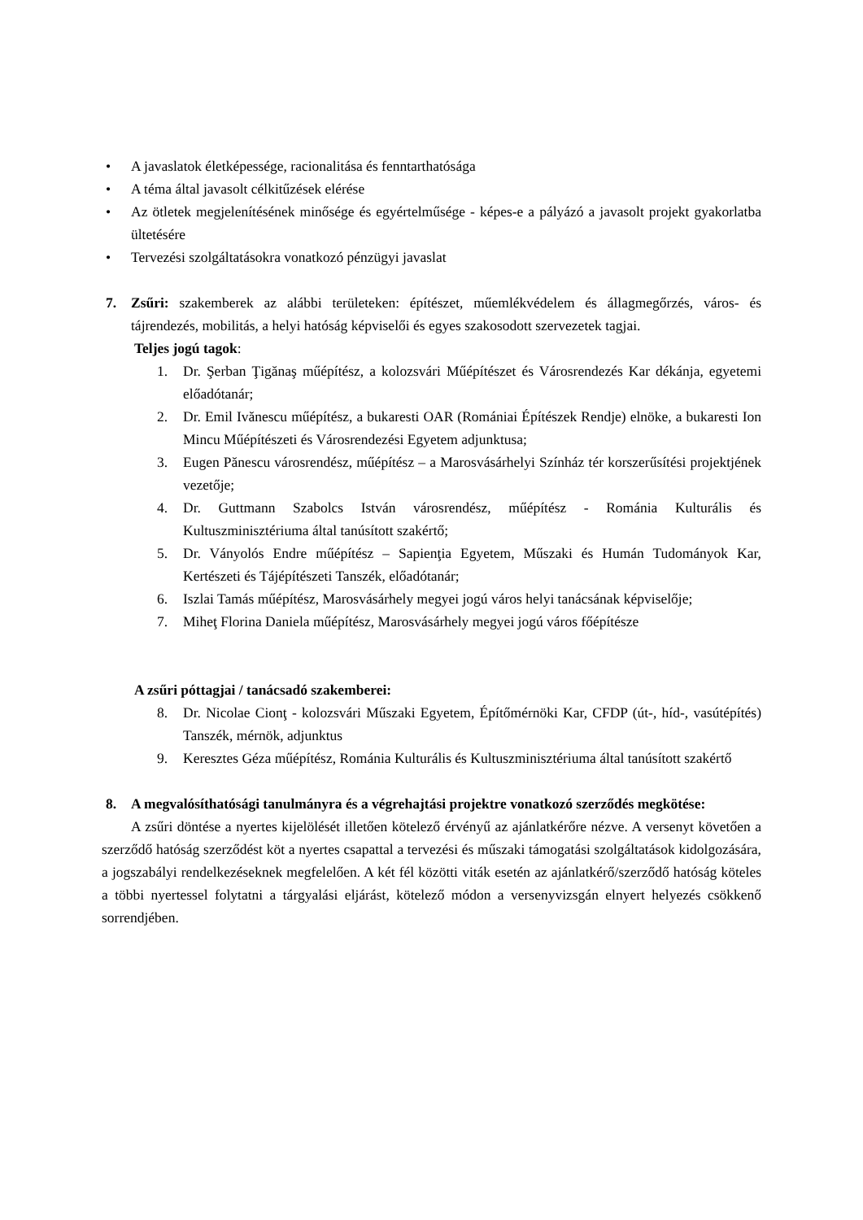• A javaslatok életképessége, racionalitása és fenntarthatósága
• A téma által javasolt célkitűzések elérése
• Az ötletek megjelenítésének minősége és egyértelműsége - képes-e a pályázó a javasolt projekt gyakorlatba ültetésére
• Tervezési szolgáltatásokra vonatkozó pénzügyi javaslat
7. Zsűri: szakemberek az alábbi területeken: építészet, műemlékvédelem és állagmegőrzés, város- és tájrendezés, mobilitás, a helyi hatóság képviselői és egyes szakosodott szervezetek tagjai.
Teljes jogú tagok:
1. Dr. Şerban Ţigănaş műépítész, a kolozsvári Műépítészet és Városrendezés Kar dékánja, egyetemi előadótanár;
2. Dr. Emil Ivănescu műépítész, a bukaresti OAR (Romániai Építészek Rendje) elnöke, a bukaresti Ion Mincu Műépítészeti és Városrendezési Egyetem adjunktusa;
3. Eugen Pănescu városrendész, műépítész – a Marosvásárhelyi Színház tér korszerűsítési projektjének vezetője;
4. Dr. Guttmann Szabolcs István városrendész, műépítész - Románia Kulturális és Kultuszminisztériuma által tanúsított szakértő;
5. Dr. Ványolós Endre műépítész – Sapienţia Egyetem, Műszaki és Humán Tudományok Kar, Kertészeti és Tájépítészeti Tanszék, előadótanár;
6. Iszlai Tamás műépítész, Marosvásárhely megyei jogú város helyi tanácsának képviselője;
7. Miheţ Florina Daniela műépítész, Marosvásárhely megyei jogú város főépítésze
A zsűri póttagjai / tanácsadó szakemberei:
8. Dr. Nicolae Cionţ - kolozsvári Műszaki Egyetem, Építőmérnöki Kar, CFDP (út-, híd-, vasútépítés) Tanszék, mérnök, adjunktus
9. Keresztes Géza műépítész, Románia Kulturális és Kultuszminisztériuma által tanúsított szakértő
8. A megvalósíthatósági tanulmányra és a végrehajtási projektre vonatkozó szerződés megkötése:
A zsűri döntése a nyertes kijelölését illetően kötelező érvényű az ajánlatkérőre nézve. A versenyt követően a szerződő hatóság szerződést köt a nyertes csapattal a tervezési és műszaki támogatási szolgáltatások kidolgozására, a jogszabályi rendelkezéseknek megfelelően. A két fél közötti viták esetén az ajánlatkérő/szerződő hatóság köteles a többi nyertessel folytatni a tárgyalási eljárást, kötelező módon a versenyvizsgán elnyert helyezés csökkenő sorrendjében.